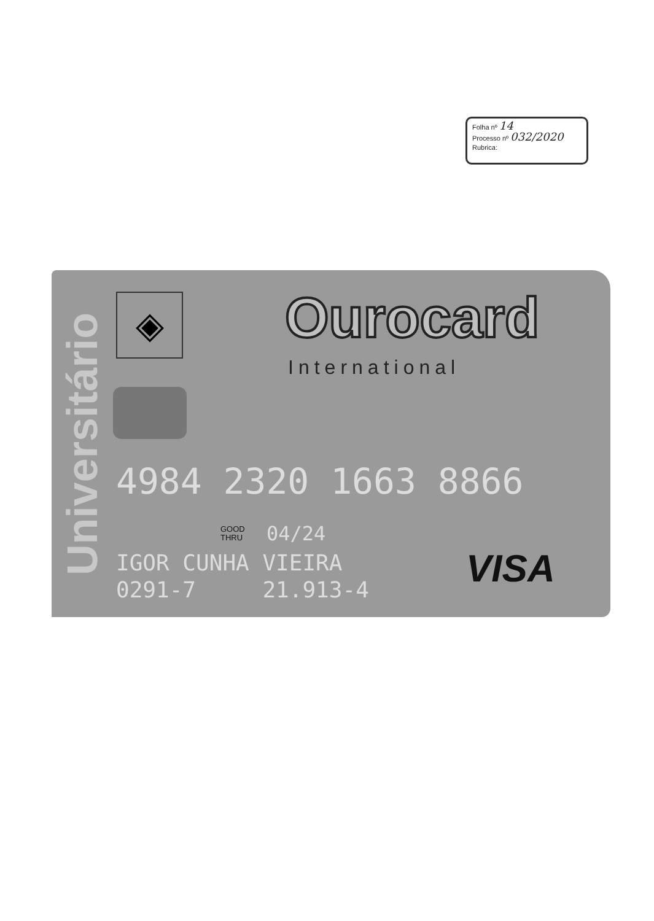Folha nº 14
Processo nº 032/2020
Rubrica:
Universitário
◈ Ourocard
International
4984 2320 1663 8866
GOOD
THRU
04/24
IGOR CUNHA VIEIRA 0291-7 21.913-4
VISA